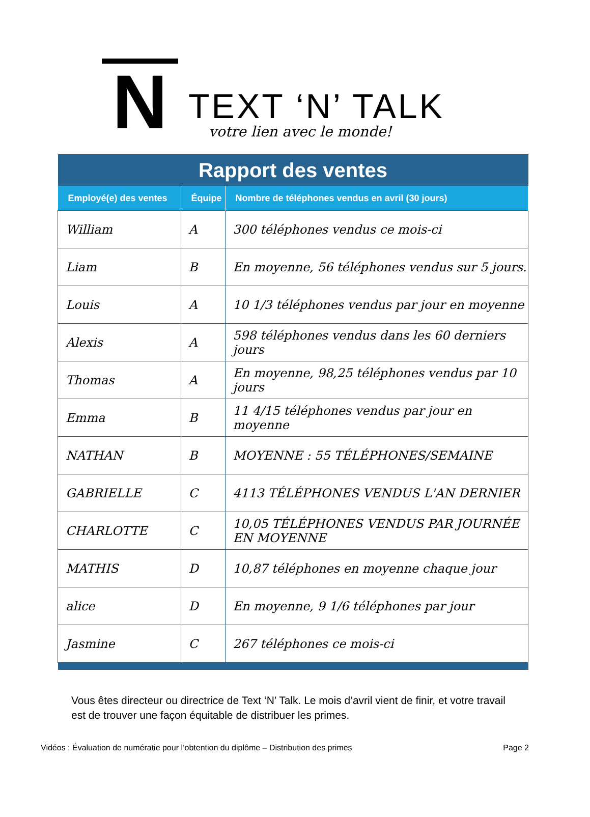N
TEXT ‘N’ TALK
votre lien avec le monde!
| Rapport des ventes | | |
| --- | --- | --- |
| Employé(e) des ventes | Équipe | Nombre de téléphones vendus en avril (30 jours) |
| William | A | 300 téléphones vendus ce mois-ci |
| Liam | B | En moyenne, 56 téléphones vendus sur 5 jours. |
| Louis | A | 10 1/3 téléphones vendus par jour en moyenne |
| Alexis | A | 598 téléphones vendus dans les 60 derniers jours |
| Thomas | A | En moyenne, 98,25 téléphones vendus par 10 jours |
| Emma | B | 11 4/15 téléphones vendus par jour en moyenne |
| NATHAN | B | MOYENNE : 55 TÉLÉPHONES/SEMAINE |
| GABRIELLE | C | 4113 TÉLÉPHONES VENDUS L'AN DERNIER |
| CHARLOTTE | C | 10,05 TÉLÉPHONES VENDUS PAR JOURNÉE EN MOYENNE |
| MATHIS | D | 10,87 téléphones en moyenne chaque jour |
| alice | D | En moyenne, 9 1/6 téléphones par jour |
| Jasmine | C | 267 téléphones ce mois-ci |
Vous êtes directeur ou directrice de Text ‘N’ Talk. Le mois d’avril vient de finir, et votre travail est de trouver une façon équitable de distribuer les primes.
Vidéos : Évaluation de numératie pour l’obtention du diplôme – Distribution des primes Page 2